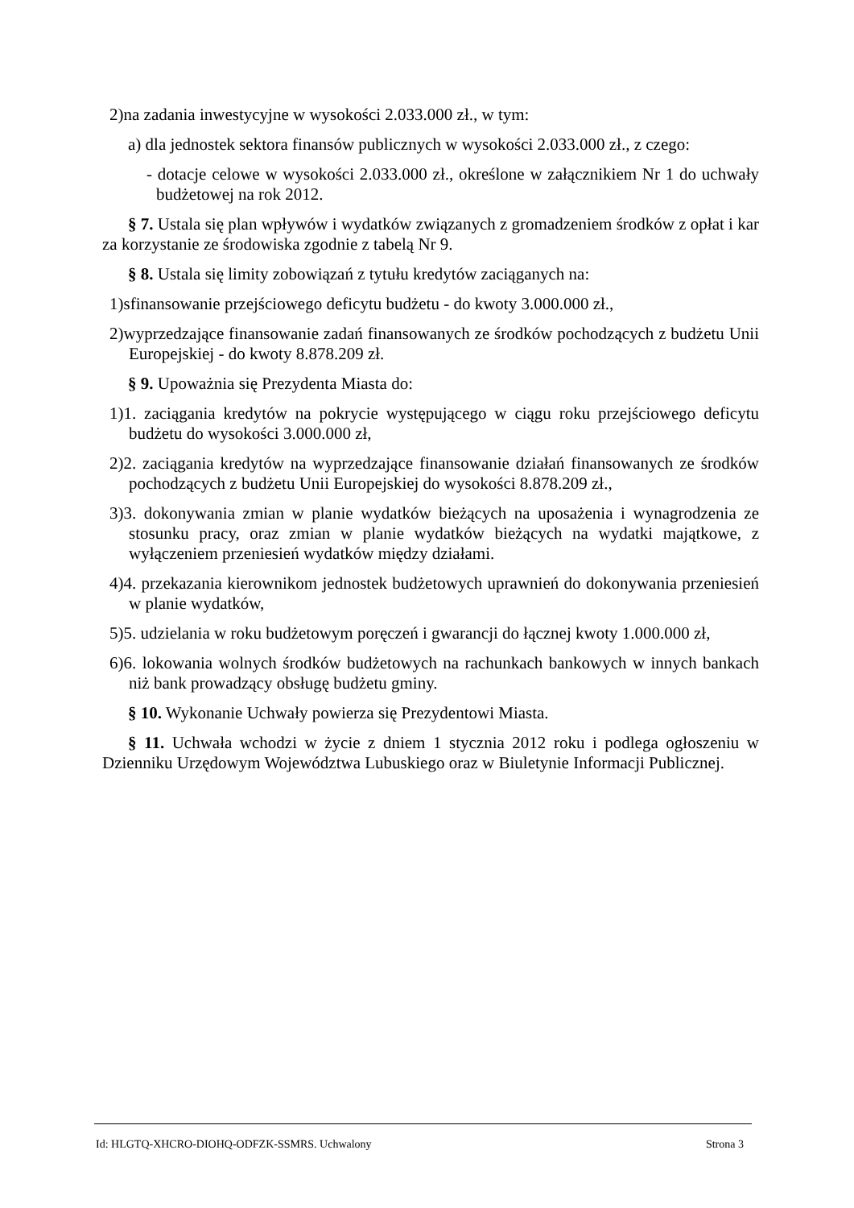2)na zadania inwestycyjne w wysokości 2.033.000 zł., w tym:
a) dla jednostek sektora finansów publicznych w wysokości 2.033.000 zł., z czego:
- dotacje celowe w wysokości 2.033.000 zł., określone w załącznikiem Nr 1 do uchwały budżetowej na rok 2012.
§ 7. Ustala się plan wpływów i wydatków związanych z gromadzeniem środków z opłat i kar za korzystanie ze środowiska zgodnie z tabelą Nr 9.
§ 8. Ustala się limity zobowiązań z tytułu kredytów zaciąganych na:
1)sfinansowanie przejściowego deficytu budżetu - do kwoty 3.000.000 zł.,
2)wyprzedzające finansowanie zadań finansowanych ze środków pochodzących z budżetu Unii Europejskiej - do kwoty 8.878.209 zł.
§ 9. Upoważnia się Prezydenta Miasta do:
1)1. zaciągania kredytów na pokrycie występującego w ciągu roku przejściowego deficytu budżetu do wysokości 3.000.000 zł,
2)2. zaciągania kredytów na wyprzedzające finansowanie działań finansowanych ze środków pochodzących z budżetu Unii Europejskiej do wysokości 8.878.209 zł.,
3)3. dokonywania zmian w planie wydatków bieżących na uposażenia i wynagrodzenia ze stosunku pracy, oraz zmian w planie wydatków bieżących na wydatki majątkowe, z wyłączeniem przeniesień wydatków między działami.
4)4. przekazania kierownikom jednostek budżetowych uprawnień do dokonywania przeniesień w planie wydatków,
5)5. udzielania w roku budżetowym poręczeń i gwarancji do łącznej kwoty 1.000.000 zł,
6)6. lokowania wolnych środków budżetowych na rachunkach bankowych w innych bankach niż bank prowadzący obsługę budżetu gminy.
§ 10. Wykonanie Uchwały powierza się Prezydentowi Miasta.
§ 11. Uchwała wchodzi w życie z dniem 1 stycznia 2012 roku i podlega ogłoszeniu w Dzienniku Urzędowym Województwa Lubuskiego oraz w Biuletynie Informacji Publicznej.
Id: HLGTQ-XHCRO-DIOHQ-ODFZK-SSMRS. Uchwalony Strona 3